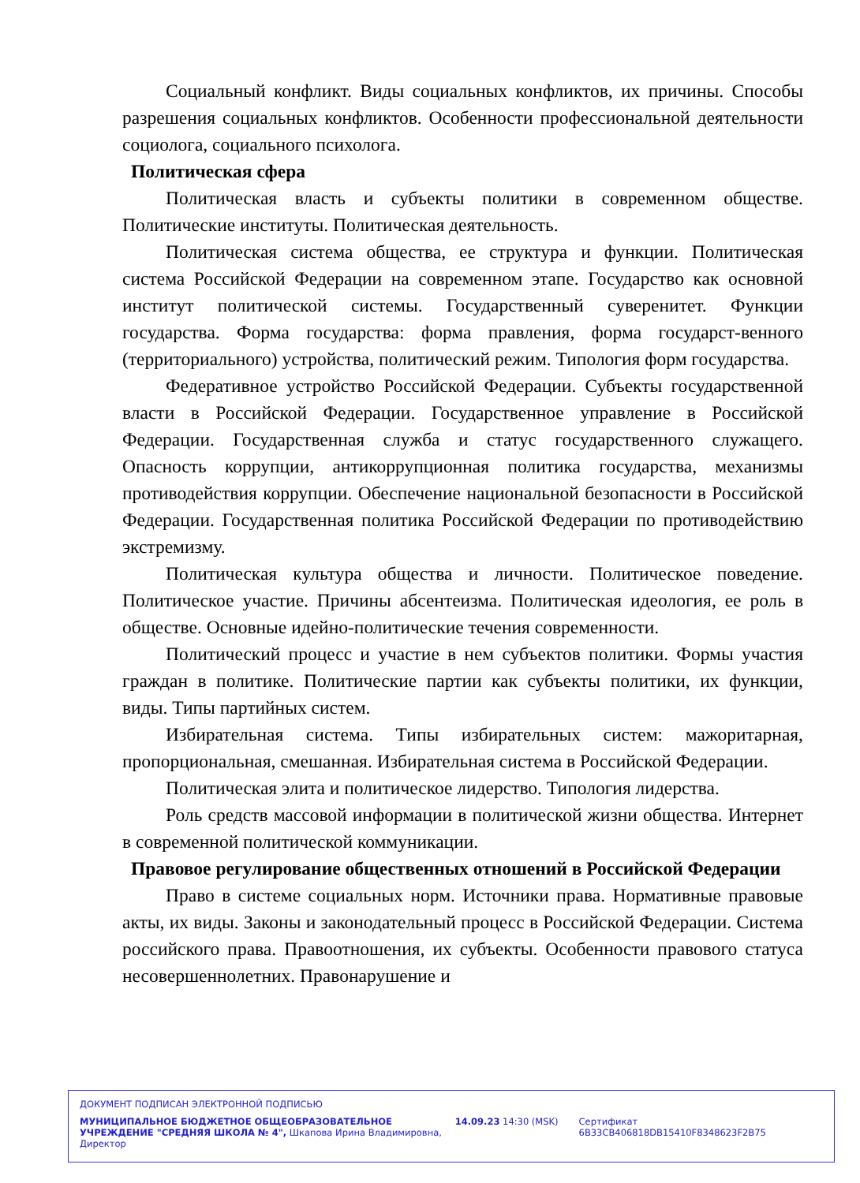Социальный конфликт. Виды социальных конфликтов, их причины. Способы разрешения социальных конфликтов. Особенности профессиональной деятельности социолога, социального психолога.
Политическая сфера
Политическая власть и субъекты политики в современном обществе. Политические институты. Политическая деятельность.
Политическая система общества, ее структура и функции. Политическая система Российской Федерации на современном этапе. Государство как основной институт политической системы. Государственный суверенитет. Функции государства. Форма государства: форма правления, форма государст-венного (территориального) устройства, политический режим. Типология форм государства.
Федеративное устройство Российской Федерации. Субъекты государственной власти в Российской Федерации. Государственное управление в Российской Федерации. Государственная служба и статус государственного служащего. Опасность коррупции, антикоррупционная политика государства, механизмы противодействия коррупции. Обеспечение национальной безопасности в Российской Федерации. Государственная политика Российской Федерации по противодействию экстремизму.
Политическая культура общества и личности. Политическое поведение. Политическое участие. Причины абсентеизма. Политическая идеология, ее роль в обществе. Основные идейно-политические течения современности.
Политический процесс и участие в нем субъектов политики. Формы участия граждан в политике. Политические партии как субъекты политики, их функции, виды. Типы партийных систем.
Избирательная система. Типы избирательных систем: мажоритарная, пропорциональная, смешанная. Избирательная система в Российской Федерации.
Политическая элита и политическое лидерство. Типология лидерства.
Роль средств массовой информации в политической жизни общества. Интернет в современной политической коммуникации.
Правовое регулирование общественных отношений в Российской Федерации
Право в системе социальных норм. Источники права. Нормативные правовые акты, их виды. Законы и законодательный процесс в Российской Федерации. Система российского права. Правоотношения, их субъекты. Особенности правового статуса несовершеннолетних. Правонарушение и
ДОКУМЕНТ ПОДПИСАН ЭЛЕКТРОННОЙ ПОДПИСЬЮ
МУНИЦИПАЛЬНОЕ БЮДЖЕТНОЕ ОБЩЕОБРАЗОВАТЕЛЬНОЕ УЧРЕЖДЕНИЕ "СРЕДНЯЯ ШКОЛА № 4", Шкапова Ирина Владимировна, Директор
14.09.23 14:30 (MSK) Сертификат 6B33CB406818DB15410F8348623F2B75